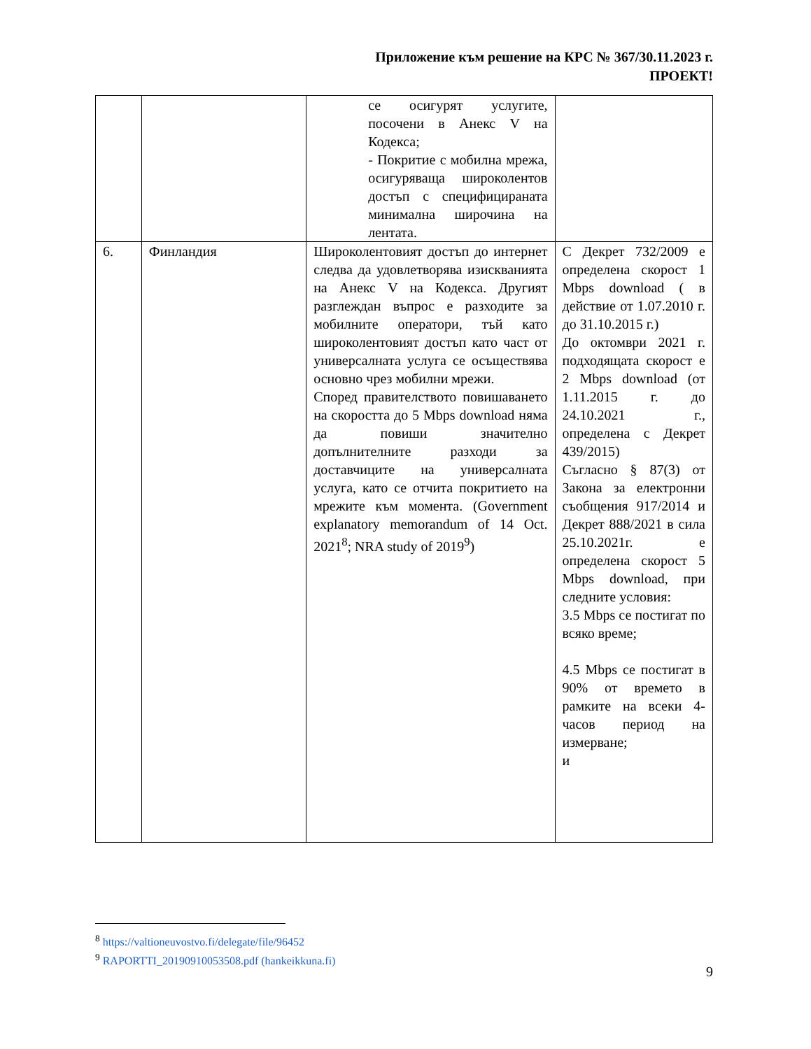Приложение към решение на КРС № 367/30.11.2023 г.
ПРОЕКТ!
| | | се осигурят услугите, посочени в Анекс V на Кодекса; - Покритие с мобилна мрежа, осигуряваща широколентов достъп с специфицираната минимална широчина на лентата. | |
| 6. | Финландия | Широколентовият достъп до интернет следва да удовлетворява изискванията на Анекс V на Кодекса. Другият разглеждан въпрос е разходите за мобилните оператори, тъй като широколентовият достъп като част от универсалната услуга се осъществява основно чрез мобилни мрежи. Според правителството повишаването на скоростта до 5 Mbps download няма да повиши значително допълнителните разходи за доставчиците на универсалната услуга, като се отчита покритието на мрежите към момента. (Government explanatory memorandum of 14 Oct. 2021<sup>8</sup>; NRA study of 2019<sup>9</sup>) | С Декрет 732/2009 е определена скорост 1 Mbps download ( в действие от 1.07.2010 г. до 31.10.2015 г.) До октомври 2021 г. подходящата скорост е 2 Mbps download (от 1.11.2015 г. до 24.10.2021 г., определена с Декрет 439/2015) Съгласно § 87(3) от Закона за електронни съобщения 917/2014 и Декрет 888/2021 в сила 25.10.2021г. е определена скорост 5 Mbps download, при следните условия: 3.5 Mbps се постигат по всяко време; 4.5 Mbps се постигат в 90% от времето в рамките на всеки 4-часов период на измерване; и |
<sup>8</sup> https://valtioneuvostvo.fi/delegate/file/96452
<sup>9</sup> RAPORTTI_20190910053508.pdf (hankeikkuna.fi)
9